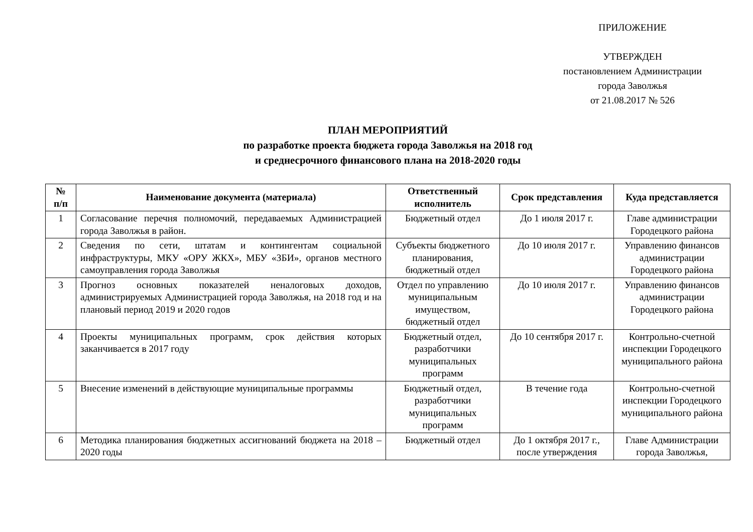ПРИЛОЖЕНИЕ
УТВЕРЖДЕН
постановлением Администрации
города Заволжья
от 21.08.2017 № 526
ПЛАН МЕРОПРИЯТИЙ
по разработке проекта бюджета города Заволжья на 2018 год
и среднесрочного финансового плана на 2018-2020 годы
| № п/п | Наименование документа (материала) | Ответственный исполнитель | Срок представления | Куда представляется |
| --- | --- | --- | --- | --- |
| 1 | Согласование перечня полномочий, передаваемых Администрацией города Заволжья в район. | Бюджетный отдел | До 1 июля 2017 г. | Главе администрации Городецкого района |
| 2 | Сведения по сети, штатам и контингентам социальной инфраструктуры, МКУ «ОРУ ЖКХ», МБУ «ЗБИ», органов местного самоуправления города Заволжья | Субъекты бюджетного планирования, бюджетный отдел | До 10 июля 2017 г. | Управлению финансов администрации Городецкого района |
| 3 | Прогноз основных показателей неналоговых доходов, администрируемых Администрацией города Заволжья, на 2018 год и на плановый период 2019 и 2020 годов | Отдел по управлению муниципальным имуществом, бюджетный отдел | До 10 июля 2017 г. | Управлению финансов администрации Городецкого района |
| 4 | Проекты муниципальных программ, срок действия которых заканчивается в 2017 году | Бюджетный отдел, разработчики муниципальных программ | До 10 сентября 2017 г. | Контрольно-счетной инспекции Городецкого муниципального района |
| 5 | Внесение изменений в действующие муниципальные программы | Бюджетный отдел, разработчики муниципальных программ | В течение года | Контрольно-счетной инспекции Городецкого муниципального района |
| 6 | Методика планирования бюджетных ассигнований бюджета на 2018 – 2020 годы | Бюджетный отдел | До 1 октября 2017 г., после утверждения | Главе Администрации города Заволжья, |